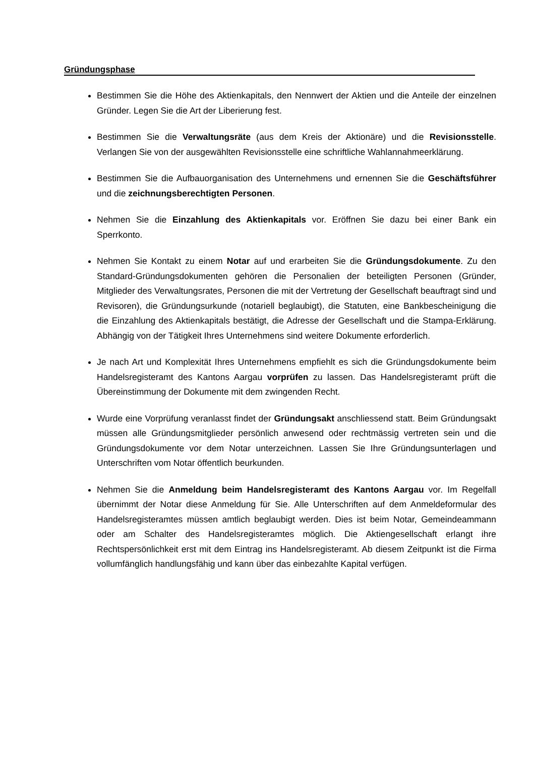Gründungsphase
Bestimmen Sie die Höhe des Aktienkapitals, den Nennwert der Aktien und die Anteile der einzelnen Gründer. Legen Sie die Art der Liberierung fest.
Bestimmen Sie die Verwaltungsräte (aus dem Kreis der Aktionäre) und die Revisionsstelle. Verlangen Sie von der ausgewählten Revisionsstelle eine schriftliche Wahlannahmeerklärung.
Bestimmen Sie die Aufbauorganisation des Unternehmens und ernennen Sie die Geschäftsführer und die zeichnungsberechtigten Personen.
Nehmen Sie die Einzahlung des Aktienkapitals vor. Eröffnen Sie dazu bei einer Bank ein Sperrkonto.
Nehmen Sie Kontakt zu einem Notar auf und erarbeiten Sie die Gründungsdokumente. Zu den Standard-Gründungsdokumenten gehören die Personalien der beteiligten Personen (Gründer, Mitglieder des Verwaltungsrates, Personen die mit der Vertretung der Gesellschaft beauftragt sind und Revisoren), die Gründungsurkunde (notariell beglaubigt), die Statuten, eine Bankbescheinigung die die Einzahlung des Aktienkapitals bestätigt, die Adresse der Gesellschaft und die Stampa-Erklärung. Abhängig von der Tätigkeit Ihres Unternehmens sind weitere Dokumente erforderlich.
Je nach Art und Komplexität Ihres Unternehmens empfiehlt es sich die Gründungsdokumente beim Handelsregisteramt des Kantons Aargau vorprüfen zu lassen. Das Handelsregisteramt prüft die Übereinstimmung der Dokumente mit dem zwingenden Recht.
Wurde eine Vorprüfung veranlasst findet der Gründungsakt anschliessend statt. Beim Gründungsakt müssen alle Gründungsmitglieder persönlich anwesend oder rechtmässig vertreten sein und die Gründungsdokumente vor dem Notar unterzeichnen. Lassen Sie Ihre Gründungsunterlagen und Unterschriften vom Notar öffentlich beurkunden.
Nehmen Sie die Anmeldung beim Handelsregisteramt des Kantons Aargau vor. Im Regelfall übernimmt der Notar diese Anmeldung für Sie. Alle Unterschriften auf dem Anmeldeformular des Handelsregisteramtes müssen amtlich beglaubigt werden. Dies ist beim Notar, Gemeindeammann oder am Schalter des Handelsregisteramtes möglich. Die Aktiengesellschaft erlangt ihre Rechtspersönlichkeit erst mit dem Eintrag ins Handelsregisteramt. Ab diesem Zeitpunkt ist die Firma vollumfänglich handlungsfähig und kann über das einbezahlte Kapital verfügen.